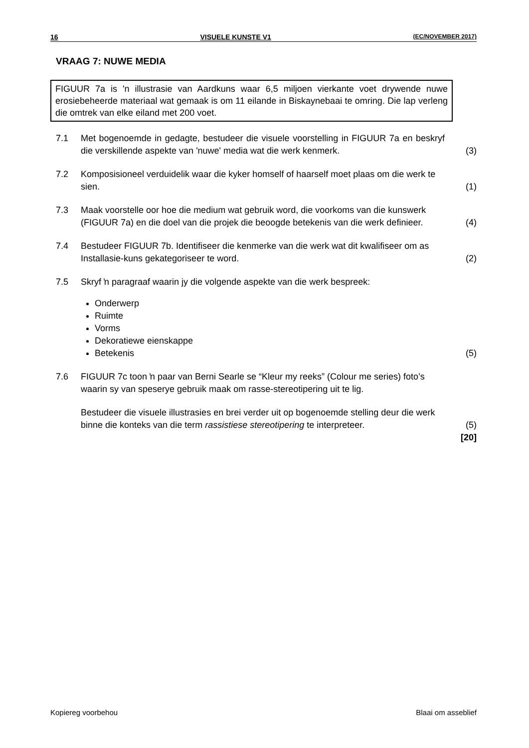16 VISUELE KUNSTE V1 (EC/NOVEMBER 2017)
VRAAG 7: NUWE MEDIA
FIGUUR 7a is 'n illustrasie van Aardkuns waar 6,5 miljoen vierkante voet drywende nuwe erosiebeheerde materiaal wat gemaak is om 11 eilande in Biskaynebaai te omring. Die lap verleng die omtrek van elke eiland met 200 voet.
7.1 Met bogenoemde in gedagte, bestudeer die visuele voorstelling in FIGUUR 7a en beskryf die verskillende aspekte van 'nuwe' media wat die werk kenmerk.
(3)
7.2 Komposisioneel verduidelik waar die kyker homself of haarself moet plaas om die werk te sien.
(1)
7.3 Maak voorstelle oor hoe die medium wat gebruik word, die voorkoms van die kunswerk (FIGUUR 7a) en die doel van die projek die beoogde betekenis van die werk definieer.
(4)
7.4 Bestudeer FIGUUR 7b. Identifiseer die kenmerke van die werk wat dit kwalifiseer om as Installasie-kuns gekategoriseer te word.
(2)
7.5 Skryf ŉ paragraaf waarin jy die volgende aspekte van die werk bespreek:
Onderwerp
Ruimte
Vorms
Dekoratiewe eienskappe
Betekenis
(5)
7.6 FIGUUR 7c toon ŉ paar van Berni Searle se “Kleur my reeks” (Colour me series) foto’s waarin sy van speserye gebruik maak om rasse-stereotipering uit te lig.
Bestudeer die visuele illustrasies en brei verder uit op bogenoemde stelling deur die werk binne die konteks van die term rassistiese stereotipering te interpreteer.
(5)
[20]
Kopiereg voorbehou Blaai om asseblief